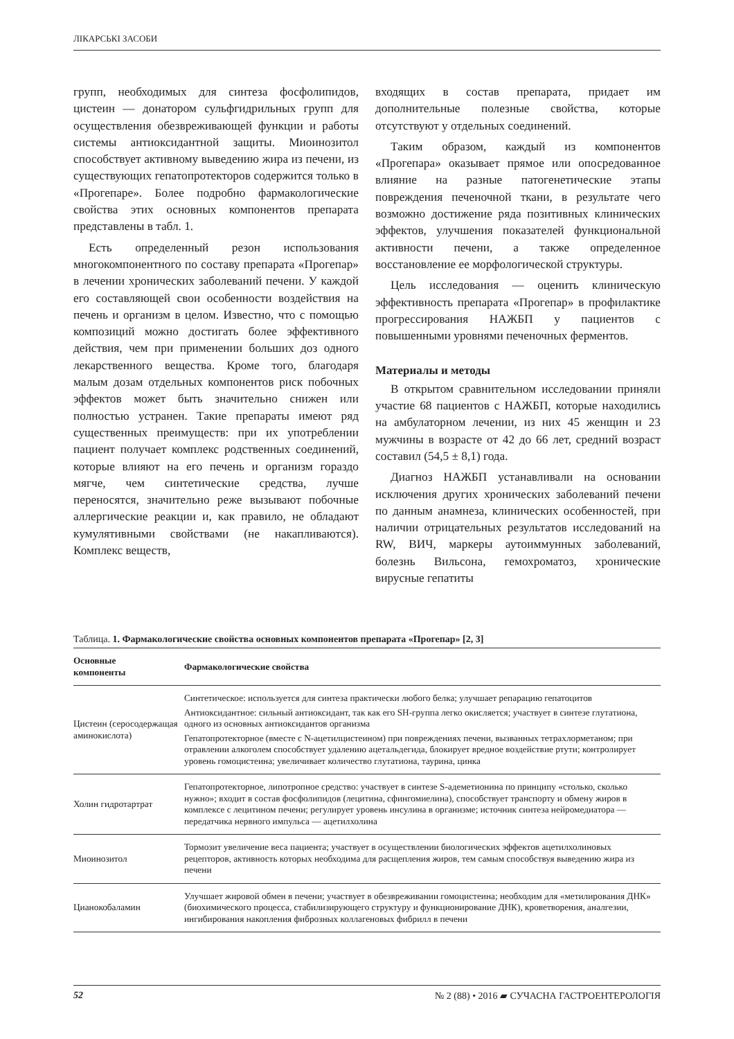ЛІКАРСЬКІ ЗАСОБИ
групп, необходимых для синтеза фосфолипидов, цистеин — донатором сульфгидрильных групп для осуществления обезвреживающей функции и работы системы антиоксидантной защиты. Миоинозитол способствует активному выведению жира из печени, из существующих гепатопротекторов содержится только в «Прогепаре». Более подробно фармакологические свойства этих основных компонентов препарата представлены в табл. 1.
Есть определенный резон использования многокомпонентного по составу препарата «Прогепар» в лечении хронических заболеваний печени. У каждой его составляющей свои особенности воздействия на печень и организм в целом. Известно, что с помощью композиций можно достигать более эффективного действия, чем при применении больших доз одного лекарственного вещества. Кроме того, благодаря малым дозам отдельных компонентов риск побочных эффектов может быть значительно снижен или полностью устранен. Такие препараты имеют ряд существенных преимуществ: при их употреблении пациент получает комплекс родственных соединений, которые влияют на его печень и организм гораздо мягче, чем синтетические средства, лучше переносятся, значительно реже вызывают побочные аллергические реакции и, как правило, не обладают кумулятивными свойствами (не накапливаются). Комплекс веществ,
входящих в состав препарата, придает им дополнительные полезные свойства, которые отсутствуют у отдельных соединений.
Таким образом, каждый из компонентов «Прогепара» оказывает прямое или опосредованное влияние на разные патогенетические этапы повреждения печеночной ткани, в результате чего возможно достижение ряда позитивных клинических эффектов, улучшения показателей функциональной активности печени, а также определенное восстановление ее морфологической структуры.
Цель исследования — оценить клиническую эффективность препарата «Прогепар» в профилактике прогрессирования НАЖБП у пациентов с повышенными уровнями печеночных ферментов.
Материалы и методы
В открытом сравнительном исследовании приняли участие 68 пациентов с НАЖБП, которые находились на амбулаторном лечении, из них 45 женщин и 23 мужчины в возрасте от 42 до 66 лет, средний возраст составил (54,5 ± 8,1) года.
Диагноз НАЖБП устанавливали на основании исключения других хронических заболеваний печени по данным анамнеза, клинических особенностей, при наличии отрицательных результатов исследований на RW, ВИЧ, маркеры аутоиммунных заболеваний, болезнь Вильсона, гемохроматоз, хронические вирусные гепатиты
Таблица. 1. Фармакологические свойства основных компонентов препарата «Прогепар» [2, 3]
| Основные компоненты | Фармакологические свойства |
| --- | --- |
| Цистеин (серосодержащая аминокислота) | Синтетическое: используется для синтеза практически любого белка; улучшает репарацию гепатоцитов Антиоксидантное: сильный антиоксидант, так как его SH-группа легко окисляется; участвует в синтезе глутатиона, одного из основных антиоксидантов организма Гепатопротекторное (вместе с N-ацетилцистеином) при повреждениях печени, вызванных тетрахлорметаном; при отравлении алкоголем способствует удалению ацетальдегида, блокирует вредное воздействие ртути; контролирует уровень гомоцистеина; увеличивает количество глутатиона, таурина, цинка |
| Холин гидротартрат | Гепатопротекторное, липотропное средство: участвует в синтезе S-адеметионина по принципу «столько, сколько нужно»; входит в состав фосфолипидов (лецитина, сфингомиелина), способствует транспорту и обмену жиров в комплексе с лецитином печени; регулирует уровень инсулина в организме; источник синтеза нейромедиатора — передатчика нервного импульса — ацетилхолина |
| Миоинозитол | Тормозит увеличение веса пациента; участвует в осуществлении биологических эффектов ацетилхолиновых рецепторов, активность которых необходима для расщепления жиров, тем самым способствуя выведению жира из печени |
| Цианокобаламин | Улучшает жировой обмен в печени; участвует в обезвреживании гомоцистеина; необходим для «метилирования ДНК» (биохимического процесса, стабилизирующего структуру и функционирование ДНК), кроветворения, аналгезии, ингибирования накопления фиброзных коллагеновых фибрилл в печени |
52 № 2 (88) • 2016 ▰ СУЧАСНА ГАСТРОЕНТЕРОЛОГІЯ